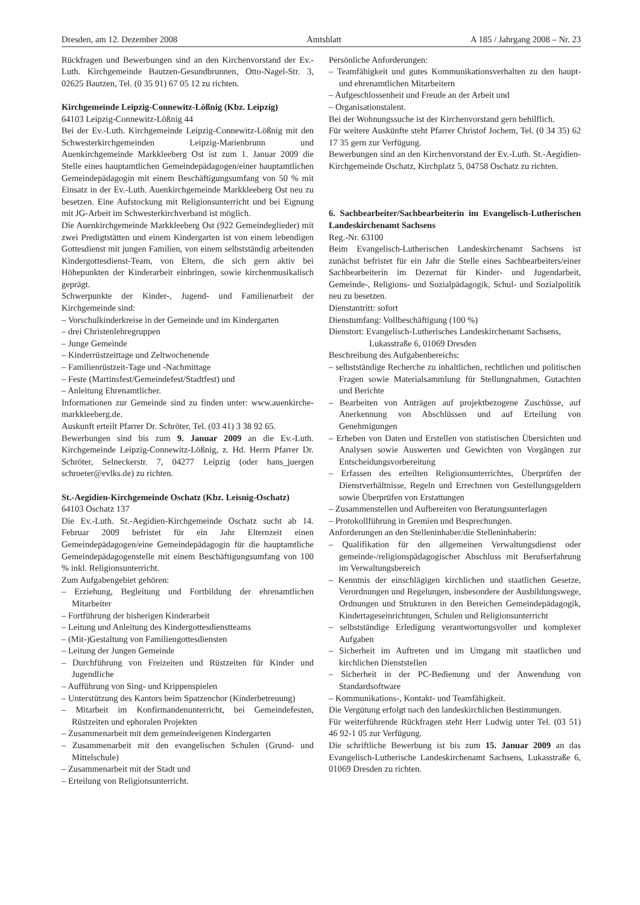Dresden, am 12. Dezember 2008 Amtsblatt A 185 / Jahrgang 2008 – Nr. 23
Rückfragen und Bewerbungen sind an den Kirchenvorstand der Ev.-Luth. Kirchgemeinde Bautzen-Gesundbrunnen, Otto-Nagel-Str. 3, 02625 Bautzen, Tel. (0 35 91) 67 05 12 zu richten.
Kirchgemeinde Leipzig-Connewitz-Lößnig (Kbz. Leipzig)
64103 Leipzig-Connewitz-Lößnig 44
Bei der Ev.-Luth. Kirchgemeinde Leipzig-Connewitz-Lößnig mit den Schwesterkirchgemeinden Leipzig-Marienbrunn und Auenkirchgemeinde Markkleeberg Ost ist zum 1. Januar 2009 die Stelle eines hauptamtlichen Gemeindepädagogen/einer hauptamtlichen Gemeindepädagogin mit einem Beschäftigungsumfang von 50 % mit Einsatz in der Ev.-Luth. Auenkirchgemeinde Markkleeberg Ost neu zu besetzen. Eine Aufstockung mit Religionsunterricht und bei Eignung mit JG-Arbeit im Schwesterkirchverband ist möglich.
Die Auenkirchgemeinde Markkleeberg Ost (922 Gemeindeglieder) mit zwei Predigtstätten und einem Kindergarten ist von einem lebendigen Gottesdienst mit jungen Familien, von einem selbstständig arbeitenden Kindergottesdienst-Team, von Eltern, die sich gern aktiv bei Höhepunkten der Kinderarbeit einbringen, sowie kirchenmusikalisch geprägt.
Schwerpunkte der Kinder-, Jugend- und Familienarbeit der Kirchgemeinde sind:
– Vorschulkinderkreise in der Gemeinde und im Kindergarten
– drei Christenlehregruppen
– Junge Gemeinde
– Kinderrüstzeittage und Zeltwochenende
– Familienrüstzeit-Tage und -Nachmittage
– Feste (Martinsfest/Gemeindefest/Stadtfest) und
– Anleitung Ehrenamtlicher.
Informationen zur Gemeinde sind zu finden unter: www.auenkirche-markkleeberg.de.
Auskunft erteilt Pfarrer Dr. Schröter, Tel. (03 41) 3 38 92 65.
Bewerbungen sind bis zum 9. Januar 2009 an die Ev.-Luth. Kirchgemeinde Leipzig-Connewitz-Lößnig, z. Hd. Herrn Pfarrer Dr. Schröter, Selneckerstr. 7, 04277 Leipzig (oder hans_juergen schroeter@evlks.de) zu richten.
St.-Aegidien-Kirchgemeinde Oschatz (Kbz. Leisnig-Oschatz)
64103 Oschatz 137
Die Ev.-Luth. St.-Aegidien-Kirchgemeinde Oschatz sucht ab 14. Februar 2009 befristet für ein Jahr Elternzeit einen Gemeindepädagogen/eine Gemeindepädagogin für die hauptamtliche Gemeindepädagogenstelle mit einem Beschäftigungsumfang von 100 % inkl. Religionsunterricht.
Zum Aufgabengebiet gehören:
– Erziehung, Begleitung und Fortbildung der ehrenamtlichen Mitarbeiter
– Fortführung der bisherigen Kinderarbeit
– Leitung und Anleitung des Kindergottesdienstteams
– (Mit-)Gestaltung von Familiengottesdiensten
– Leitung der Jungen Gemeinde
– Durchführung von Freizeiten und Rüstzeiten für Kinder und Jugendliche
– Aufführung von Sing- und Krippenspielen
– Unterstützung des Kantors beim Spatzenchor (Kinderbetreuung)
– Mitarbeit im Konfirmandenunterricht, bei Gemeindefesten, Rüstzeiten und ephoralen Projekten
– Zusammenarbeit mit dem gemeindeeigenen Kindergarten
– Zusammenarbeit mit den evangelischen Schulen (Grund- und Mittelschule)
– Zusammenarbeit mit der Stadt und
– Erteilung von Religionsunterricht.
Persönliche Anforderungen:
– Teamfähigkeit und gutes Kommunikationsverhalten zu den haupt- und ehrenamtlichen Mitarbeitern
– Aufgeschlossenheit und Freude an der Arbeit und
– Organisationstalent.
Bei der Wohnungssuche ist der Kirchenvorstand gern behilflich.
Für weitere Auskünfte steht Pfarrer Christof Jochem, Tel. (0 34 35) 62 17 35 gern zur Verfügung.
Bewerbungen sind an den Kirchenvorstand der Ev.-Luth. St.-Aegidien-Kirchgemeinde Oschatz, Kirchplatz 5, 04758 Oschatz zu richten.
6. Sachbearbeiter/Sachbearbeiterin im Evangelisch-Lutherischen Landeskirchenamt Sachsens
Reg.-Nr. 63100
Beim Evangelisch-Lutherischen Landeskirchenamt Sachsens ist zunächst befristet für ein Jahr die Stelle eines Sachbearbeiters/einer Sachbearbeiterin im Dezernat für Kinder- und Jugendarbeit, Gemeinde-, Religions- und Sozialpädagogik, Schul- und Sozialpolitik neu zu besetzen.
Dienstantritt: sofort
Dienstumfang: Vollbeschäftigung (100 %)
Dienstort: Evangelisch-Lutherisches Landeskirchenamt Sachsens,
Lukasstraße 6, 01069 Dresden
Beschreibung des Aufgabenbereichs:
– selbstständige Recherche zu inhaltlichen, rechtlichen und politischen Fragen sowie Materialsammlung für Stellungnahmen, Gutachten und Berichte
– Bearbeiten von Anträgen auf projektbezogene Zuschüsse, auf Anerkennung von Abschlüssen und auf Erteilung von Genehmigungen
– Erheben von Daten und Erstellen von statistischen Übersichten und Analysen sowie Auswerten und Gewichten von Vorgängen zur Entscheidungsvorbereitung
– Erfassen des erteilten Religionsunterrichtes, Überprüfen der Dienstverhältnisse, Regeln und Errechnen von Gestellungsgeldern sowie Überprüfen von Erstattungen
– Zusammenstellen und Aufbereiten von Beratungsunterlagen
– Protokollführung in Gremien und Besprechungen.
Anforderungen an den Stelleninhaber/die Stelleninhaberin:
– Qualifikation für den allgemeinen Verwaltungsdienst oder gemeinde-/religionspädagogischer Abschluss mit Berufserfahrung im Verwaltungsbereich
– Kenntnis der einschlägigen kirchlichen und staatlichen Gesetze, Verordnungen und Regelungen, insbesondere der Ausbildungswege, Ordnungen und Strukturen in den Bereichen Gemeindepädagogik, Kindertageseinrichtungen, Schulen und Religionsunterricht
– selbstständige Erledigung verantwortungsvoller und komplexer Aufgaben
– Sicherheit im Auftreten und im Umgang mit staatlichen und kirchlichen Dienststellen
– Sicherheit in der PC-Bedienung und der Anwendung von Standardsoftware
– Kommunikations-, Kontakt- und Teamfähigkeit.
Die Vergütung erfolgt nach den landeskirchlichen Bestimmungen.
Für weiterführende Rückfragen steht Herr Ludwig unter Tel. (03 51) 46 92-1 05 zur Verfügung.
Die schriftliche Bewerbung ist bis zum 15. Januar 2009 an das Evangelisch-Lutherische Landeskirchenamt Sachsens, Lukasstraße 6, 01069 Dresden zu richten.